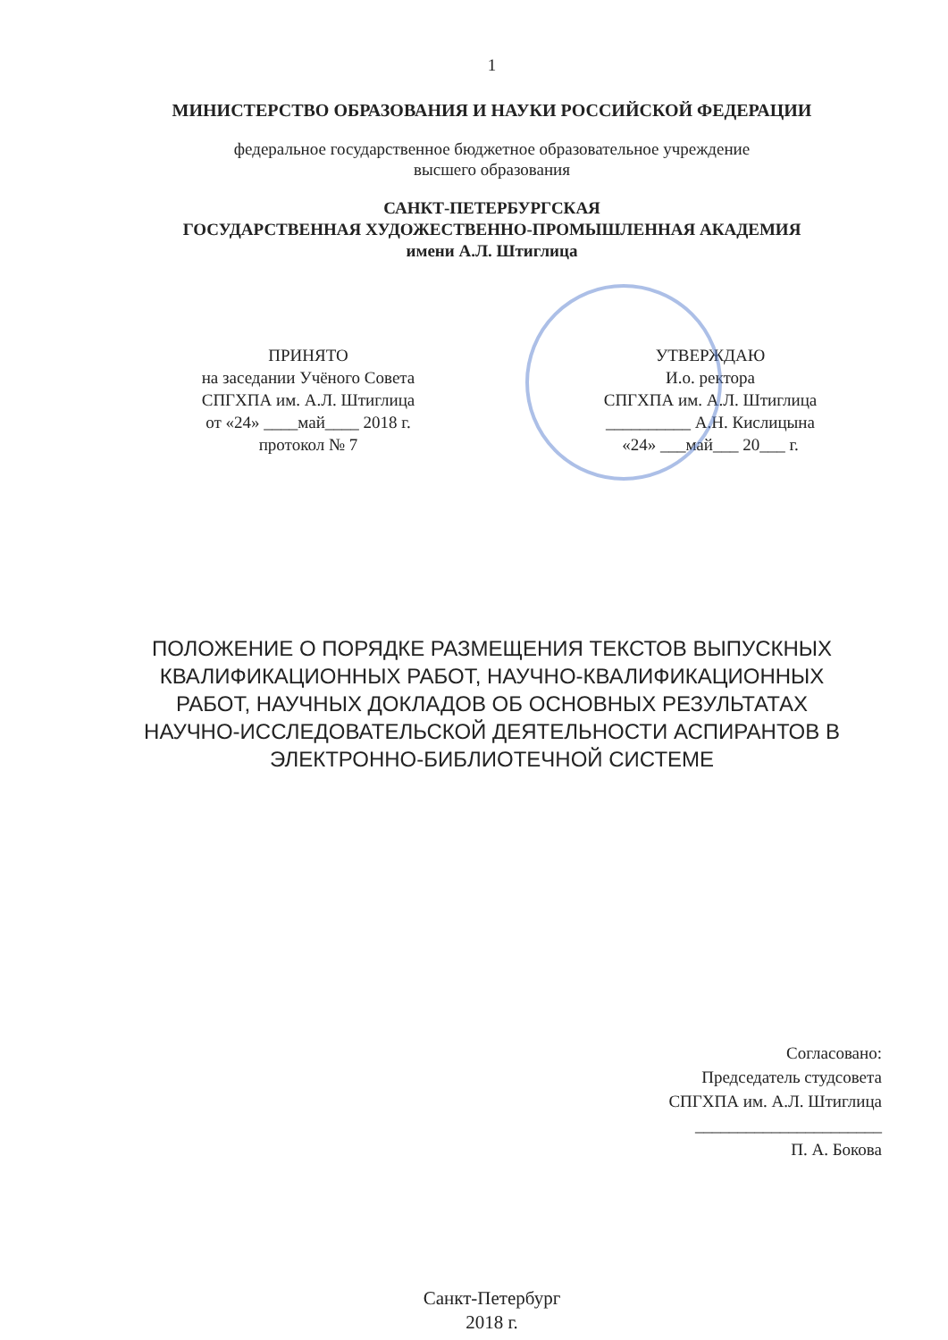1
МИНИСТЕРСТВО ОБРАЗОВАНИЯ И НАУКИ РОССИЙСКОЙ ФЕДЕРАЦИИ
федеральное государственное бюджетное образовательное учреждение
высшего образования
САНКТ-ПЕТЕРБУРГСКАЯ
ГОСУДАРСТВЕННАЯ ХУДОЖЕСТВЕННО-ПРОМЫШЛЕННАЯ АКАДЕМИЯ
имени А.Л. Штиглица
ПРИНЯТО
на заседании Учёного Совета
СПГХПА им. А.Л. Штиглица
от «24» ____май____ 2018 г.
протокол № 7
УТВЕРЖДАЮ
И.о. ректора
СПГХПА им. А.Л. Штиглица
__________ А.Н. Кислицына
«24» ___май___ 20___ г.
ПОЛОЖЕНИЕ О ПОРЯДКЕ РАЗМЕЩЕНИЯ ТЕКСТОВ ВЫПУСКНЫХ
КВАЛИФИКАЦИОННЫХ РАБОТ, НАУЧНО-КВАЛИФИКАЦИОННЫХ
РАБОТ, НАУЧНЫХ ДОКЛАДОВ ОБ ОСНОВНЫХ РЕЗУЛЬТАТАХ
НАУЧНО-ИССЛЕДОВАТЕЛЬСКОЙ ДЕЯТЕЛЬНОСТИ АСПИРАНТОВ В
ЭЛЕКТРОННО-БИБЛИОТЕЧНОЙ СИСТЕМЕ
Согласовано:
Председатель студсовета
СПГХПА им. А.Л. Штиглица
______________________
П. А. Бокова
Санкт-Петербург
2018 г.